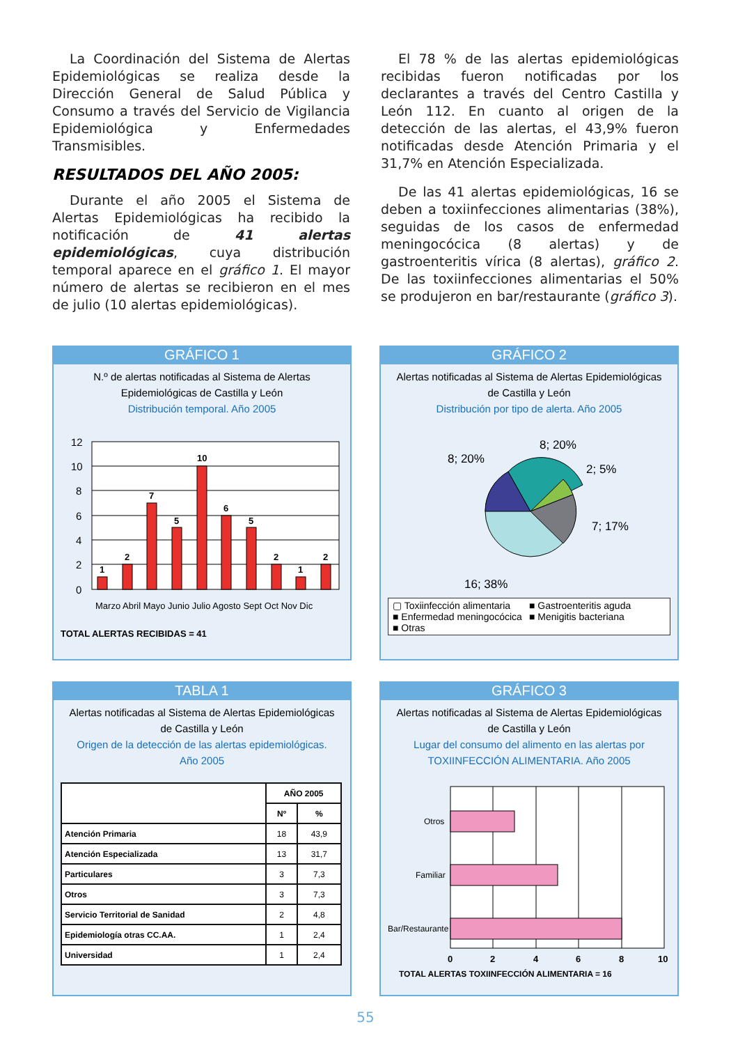La Coordinación del Sistema de Alertas Epidemiológicas se realiza desde la Dirección General de Salud Pública y Consumo a través del Servicio de Vigilancia Epidemiológica y Enfermedades Transmisibles.
RESULTADOS DEL AÑO 2005:
Durante el año 2005 el Sistema de Alertas Epidemiológicas ha recibido la notificación de 41 alertas epidemiológicas, cuya distribución temporal aparece en el gráfico 1. El mayor número de alertas se recibieron en el mes de julio (10 alertas epidemiológicas).
El 78 % de las alertas epidemiológicas recibidas fueron notificadas por los declarantes a través del Centro Castilla y León 112. En cuanto al origen de la detección de las alertas, el 43,9% fueron notificadas desde Atención Primaria y el 31,7% en Atención Especializada.
De las 41 alertas epidemiológicas, 16 se deben a toxiinfecciones alimentarias (38%), seguidas de los casos de enfermedad meningocócica (8 alertas) y de gastroenteritis vírica (8 alertas), gráfico 2. De las toxiinfecciones alimentarias el 50% se produjeron en bar/restaurante (gráfico 3).
GRÁFICO 1
N.º de alertas notificadas al Sistema de Alertas
Epidemiológicas de Castilla y León
Distribución temporal. Año 2005
12
10
8
6
4
2
0
1
2
7
5
10
6
5
2
1
2
Marzo Abril Mayo Junio Julio Agosto Sept Oct Nov Dic
TOTAL ALERTAS RECIBIDAS = 41
GRÁFICO 2
Alertas notificadas al Sistema de Alertas Epidemiológicas
de Castilla y León
Distribución por tipo de alerta. Año 2005
8; 20%
8; 20%
2; 5%
7; 17%
16; 38%
▢ Toxiinfección alimentaria ■ Gastroenteritis aguda ■ Enfermedad meningocócica ■ Menigitis bacteriana ■ Otras
TABLA 1
Alertas notificadas al Sistema de Alertas Epidemiológicas
de Castilla y León
Origen de la detección de las alertas epidemiológicas.
Año 2005
| | AÑO 2005 | |
| --- | --- | --- |
| | Nº | % |
| Atención Primaria | 18 | 43,9 |
| Atención Especializada | 13 | 31,7 |
| Particulares | 3 | 7,3 |
| Otros | 3 | 7,3 |
| Servicio Territorial de Sanidad | 2 | 4,8 |
| Epidemiología otras CC.AA. | 1 | 2,4 |
| Universidad | 1 | 2,4 |
GRÁFICO 3
Alertas notificadas al Sistema de Alertas Epidemiológicas
de Castilla y León
Lugar del consumo del alimento en las alertas por
TOXIINFECCIÓN ALIMENTARIA. Año 2005
Otros
Familiar
Bar/Restaurante
0
2
4
6
8
10
TOTAL ALERTAS TOXIINFECCIÓN ALIMENTARIA = 16
55